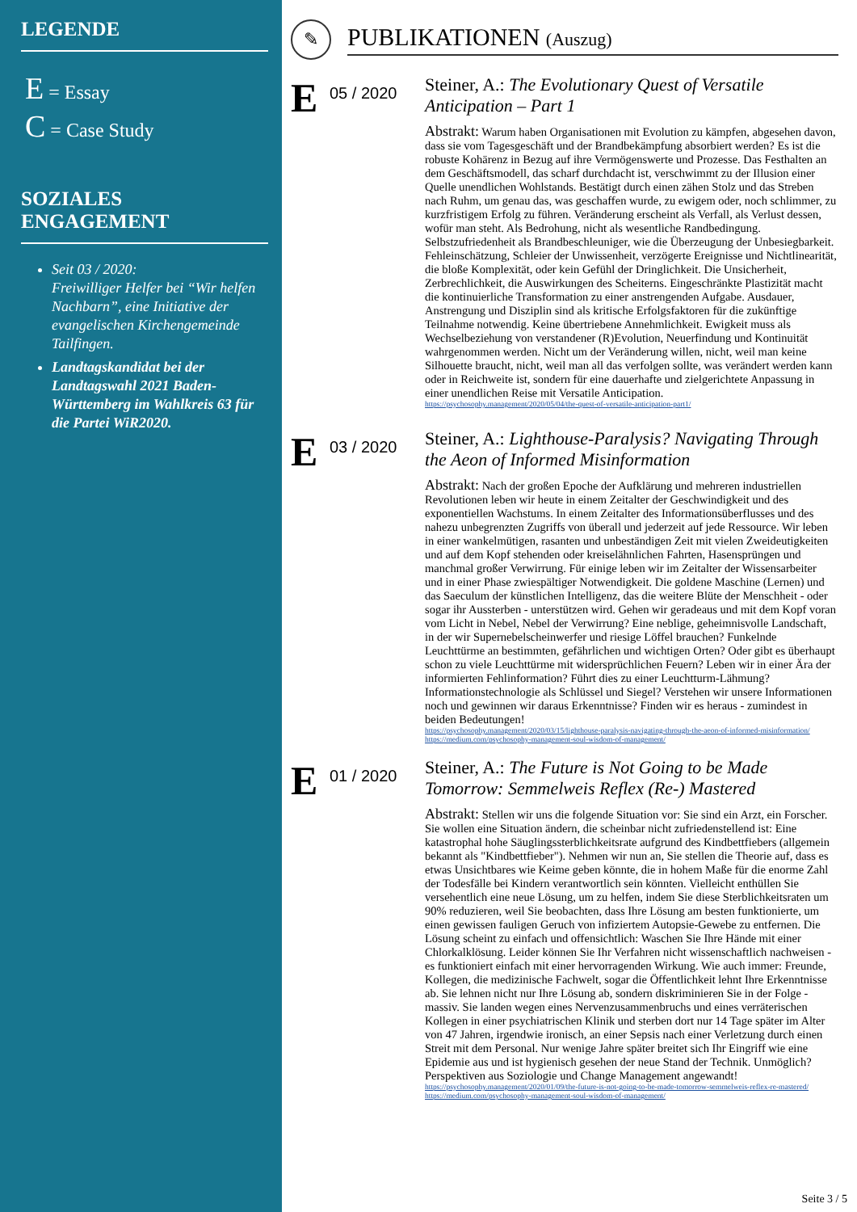LEGENDE
E = Essay
C = Case Study
SOZIALES ENGAGEMENT
Seit 03 / 2020:
Freiwilliger Helfer bei “Wir helfen Nachbarn”, eine Initiative der evangelischen Kirchengemeinde Tailfingen.
Landtagskandidat bei der Landtagswahl 2021 Baden-Württemberg im Wahlkreis 63 für die Partei WiR2020.
✎
PUBLIKATIONEN (Auszug)
E
05 / 2020
Steiner, A.: The Evolutionary Quest of Versatile Anticipation – Part 1
Abstrakt: Warum haben Organisationen mit Evolution zu kämpfen, abgesehen davon, dass sie vom Tagesgeschäft und der Brandbekämpfung absorbiert werden? Es ist die robuste Kohärenz in Bezug auf ihre Vermögenswerte und Prozesse. Das Festhalten an dem Geschäftsmodell, das scharf durchdacht ist, verschwimmt zu der Illusion einer Quelle unendlichen Wohlstands. Bestätigt durch einen zähen Stolz und das Streben nach Ruhm, um genau das, was geschaffen wurde, zu ewigem oder, noch schlimmer, zu kurzfristigem Erfolg zu führen. Veränderung erscheint als Verfall, als Verlust dessen, wofür man steht. Als Bedrohung, nicht als wesentliche Randbedingung. Selbstzufriedenheit als Brandbeschleuniger, wie die Überzeugung der Unbesiegbarkeit. Fehleinschätzung, Schleier der Unwissenheit, verzögerte Ereignisse und Nichtlinearität, die bloße Komplexität, oder kein Gefühl der Dringlichkeit. Die Unsicherheit, Zerbrechlichkeit, die Auswirkungen des Scheiterns. Eingeschränkte Plastizität macht die kontinuierliche Transformation zu einer anstrengenden Aufgabe. Ausdauer, Anstrengung und Disziplin sind als kritische Erfolgsfaktoren für die zukünftige Teilnahme notwendig. Keine übertriebene Annehmlichkeit. Ewigkeit muss als Wechselbeziehung von verstandener (R)Evolution, Neuerfindung und Kontinuität wahrgenommen werden. Nicht um der Veränderung willen, nicht, weil man keine Silhouette braucht, nicht, weil man all das verfolgen sollte, was verändert werden kann oder in Reichweite ist, sondern für eine dauerhafte und zielgerichtete Anpassung in einer unendlichen Reise mit Versatile Anticipation.
https://psychosophy.management/2020/05/04/the-quest-of-versatile-anticipation-part1/
E
03 / 2020
Steiner, A.: Lighthouse-Paralysis? Navigating Through the Aeon of Informed Misinformation
Abstrakt: Nach der großen Epoche der Aufklärung und mehreren industriellen Revolutionen leben wir heute in einem Zeitalter der Geschwindigkeit und des exponentiellen Wachstums. In einem Zeitalter des Informationsüberflusses und des nahezu unbegrenzten Zugriffs von überall und jederzeit auf jede Ressource. Wir leben in einer wankelmütigen, rasanten und unbeständigen Zeit mit vielen Zweideutigkeiten und auf dem Kopf stehenden oder kreiselähnlichen Fahrten, Hasensprüngen und manchmal großer Verwirrung. Für einige leben wir im Zeitalter der Wissensarbeiter und in einer Phase zwiespältiger Notwendigkeit. Die goldene Maschine (Lernen) und das Saeculum der künstlichen Intelligenz, das die weitere Blüte der Menschheit - oder sogar ihr Aussterben - unterstützen wird. Gehen wir geradeaus und mit dem Kopf voran vom Licht in Nebel, Nebel der Verwirrung? Eine neblige, geheimnisvolle Landschaft, in der wir Supernebelscheinwerfer und riesige Löffel brauchen? Funkelnde Leuchttürme an bestimmten, gefährlichen und wichtigen Orten? Oder gibt es überhaupt schon zu viele Leuchttürme mit widersprüchlichen Feuern? Leben wir in einer Ära der informierten Fehlinformation? Führt dies zu einer Leuchtturm-Lähmung? Informationstechnologie als Schlüssel und Siegel? Verstehen wir unsere Informationen noch und gewinnen wir daraus Erkenntnisse? Finden wir es heraus - zumindest in beiden Bedeutungen!
https://psychosophy.management/2020/03/15/lighthouse-paralysis-navigating-through-the-aeon-of-informed-misinformation/
https://medium.com/psychosophy-management-soul-wisdom-of-management/
E
01 / 2020
Steiner, A.: The Future is Not Going to be Made Tomorrow: Semmelweis Reflex (Re-) Mastered
Abstrakt: Stellen wir uns die folgende Situation vor: Sie sind ein Arzt, ein Forscher. Sie wollen eine Situation ändern, die scheinbar nicht zufriedenstellend ist: Eine katastrophal hohe Säuglingssterblichkeitsrate aufgrund des Kindbettfiebers (allgemein bekannt als "Kindbettfieber"). Nehmen wir nun an, Sie stellen die Theorie auf, dass es etwas Unsichtbares wie Keime geben könnte, die in hohem Maße für die enorme Zahl der Todesfälle bei Kindern verantwortlich sein könnten. Vielleicht enthüllen Sie versehentlich eine neue Lösung, um zu helfen, indem Sie diese Sterblichkeitsraten um 90% reduzieren, weil Sie beobachten, dass Ihre Lösung am besten funktionierte, um einen gewissen fauligen Geruch von infiziertem Autopsie-Gewebe zu entfernen. Die Lösung scheint zu einfach und offensichtlich: Waschen Sie Ihre Hände mit einer Chlorkalklösung. Leider können Sie Ihr Verfahren nicht wissenschaftlich nachweisen - es funktioniert einfach mit einer hervorragenden Wirkung. Wie auch immer: Freunde, Kollegen, die medizinische Fachwelt, sogar die Öffentlichkeit lehnt Ihre Erkenntnisse ab. Sie lehnen nicht nur Ihre Lösung ab, sondern diskriminieren Sie in der Folge - massiv. Sie landen wegen eines Nervenzusammenbruchs und eines verräterischen Kollegen in einer psychiatrischen Klinik und sterben dort nur 14 Tage später im Alter von 47 Jahren, irgendwie ironisch, an einer Sepsis nach einer Verletzung durch einen Streit mit dem Personal. Nur wenige Jahre später breitet sich Ihr Eingriff wie eine Epidemie aus und ist hygienisch gesehen der neue Stand der Technik. Unmöglich? Perspektiven aus Soziologie und Change Management angewandt!
https://psychosophy.management/2020/01/09/the-future-is-not-going-to-be-made-tomorrow-semmelweis-reflex-re-mastered/
https://medium.com/psychosophy-management-soul-wisdom-of-management/
Seite 3 / 5